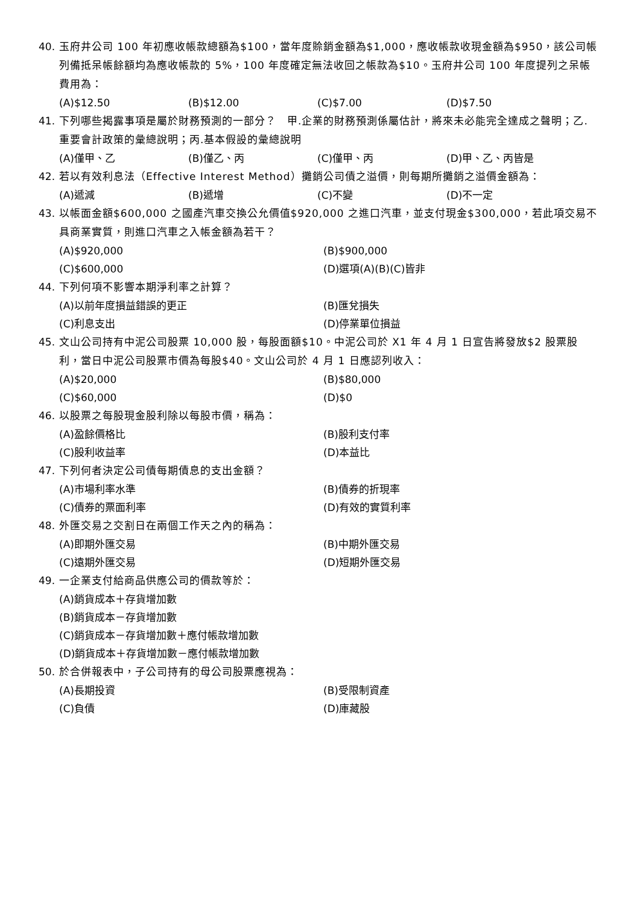40. 玉府井公司 100 年初應收帳款總額為$100，當年度賒銷金額為$1,000，應收帳款收現金額為$950，該公司帳列備抵呆帳餘額均為應收帳款的 5%，100 年度確定無法收回之帳款為$10。玉府井公司 100 年度提列之呆帳費用為：
(A)$12.50 (B)$12.00 (C)$7.00 (D)$7.50
41. 下列哪些揭露事項是屬於財務預測的一部分？　甲.企業的財務預測係屬估計，將來未必能完全達成之聲明；乙.重要會計政策的彙總說明；丙.基本假設的彙總說明
(A)僅甲、乙 (B)僅乙、丙 (C)僅甲、丙 (D)甲、乙、丙皆是
42. 若以有效利息法（Effective Interest Method）攤銷公司債之溢價，則每期所攤銷之溢價金額為：
(A)遞減 (B)遞增 (C)不變 (D)不一定
43. 以帳面金額$600,000 之國產汽車交換公允價值$920,000 之進口汽車，並支付現金$300,000，若此項交易不具商業實質，則進口汽車之入帳金額為若干？
(A)$920,000
(B)$900,000
(C)$600,000
(D)選項(A)(B)(C)皆非
44. 下列何項不影響本期淨利率之計算？
(A)以前年度損益錯誤的更正
(B)匯兌損失
(C)利息支出
(D)停業單位損益
45. 文山公司持有中泥公司股票 10,000 股，每股面額$10。中泥公司於 X1 年 4 月 1 日宣告將發放$2 股票股利，當日中泥公司股票市價為每股$40。文山公司於 4 月 1 日應認列收入：
(A)$20,000
(B)$80,000
(C)$60,000
(D)$0
46. 以股票之每股現金股利除以每股市價，稱為：
(A)盈餘價格比
(B)股利支付率
(C)股利收益率
(D)本益比
47. 下列何者決定公司債每期債息的支出金額？
(A)市場利率水準
(B)債券的折現率
(C)債券的票面利率
(D)有效的實質利率
48. 外匯交易之交割日在兩個工作天之內的稱為：
(A)即期外匯交易
(B)中期外匯交易
(C)遠期外匯交易
(D)短期外匯交易
49. 一企業支付給商品供應公司的價款等於：
(A)銷貨成本＋存貨增加數
(B)銷貨成本－存貨增加數
(C)銷貨成本－存貨增加數＋應付帳款增加數
(D)銷貨成本＋存貨增加數－應付帳款增加數
50. 於合併報表中，子公司持有的母公司股票應視為：
(A)長期投資
(B)受限制資產
(C)負債
(D)庫藏股